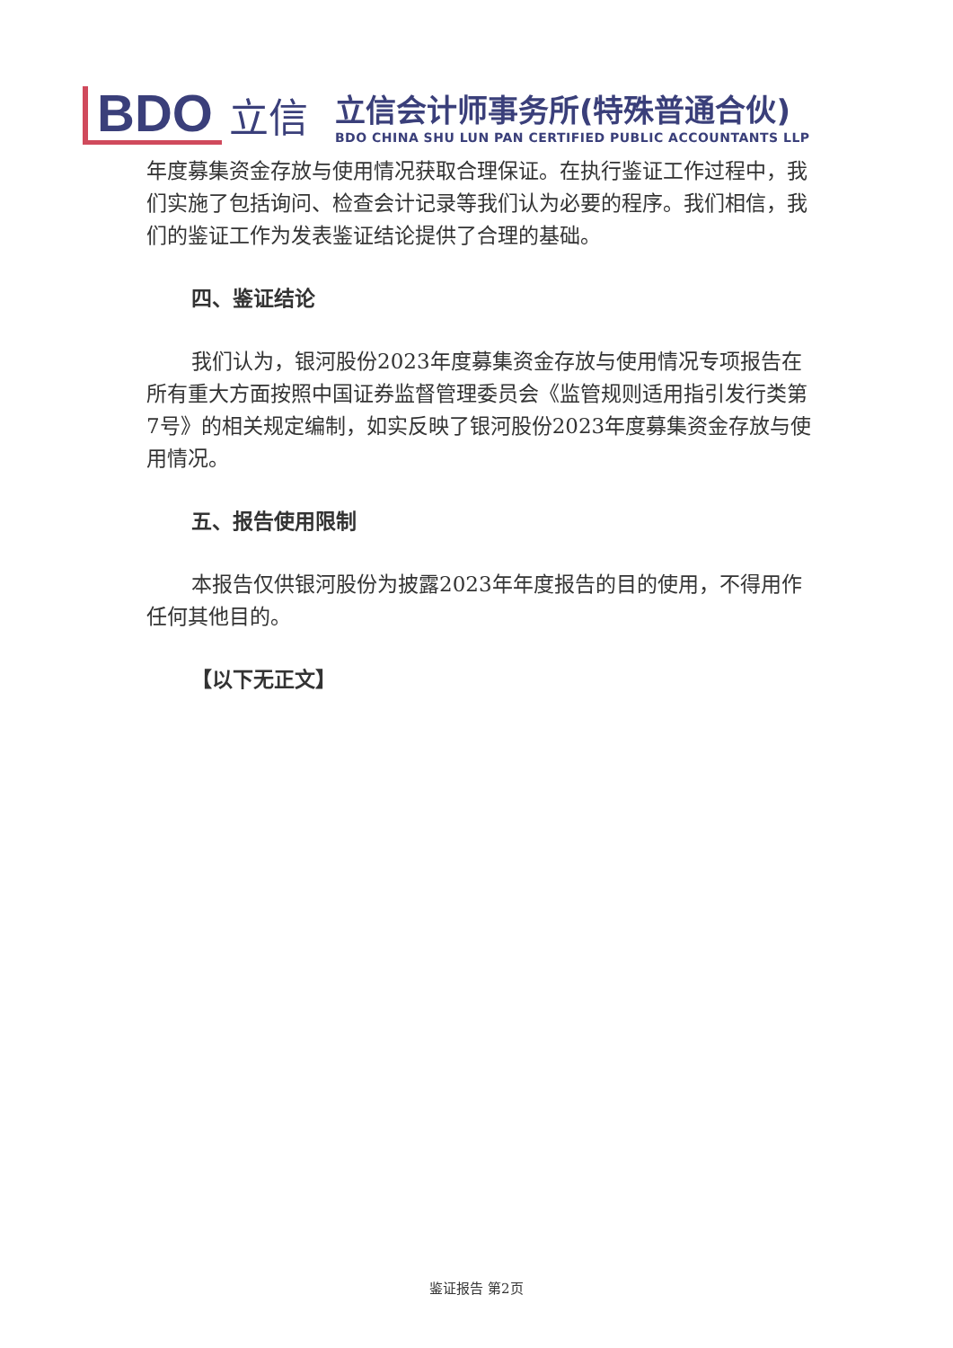BDO
立信
立信会计师事务所(特殊普通合伙)
BDO CHINA SHU LUN PAN CERTIFIED PUBLIC ACCOUNTANTS LLP
年度募集资金存放与使用情况获取合理保证。在执行鉴证工作过程中，我们实施了包括询问、检查会计记录等我们认为必要的程序。我们相信，我们的鉴证工作为发表鉴证结论提供了合理的基础。
四、鉴证结论
我们认为，银河股份2023年度募集资金存放与使用情况专项报告在所有重大方面按照中国证券监督管理委员会《监管规则适用指引发行类第7号》的相关规定编制，如实反映了银河股份2023年度募集资金存放与使用情况。
五、报告使用限制
本报告仅供银河股份为披露2023年年度报告的目的使用，不得用作任何其他目的。
【以下无正文】
鉴证报告 第2页